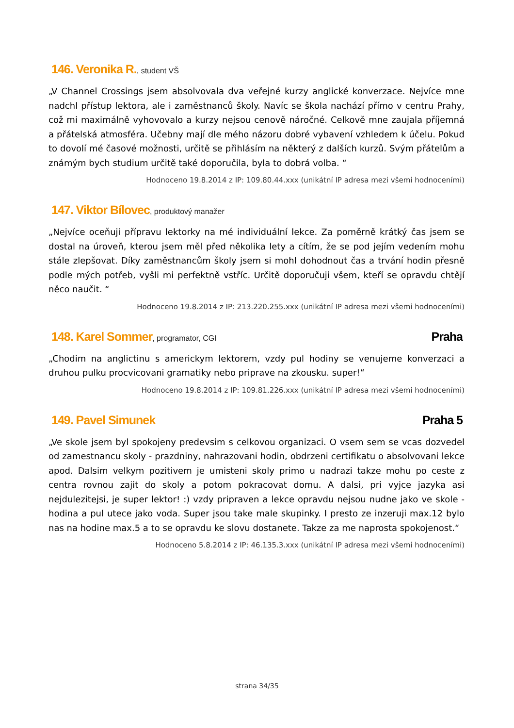146. Veronika R., student VŠ
„V Channel Crossings jsem absolvovala dva veřejné kurzy anglické konverzace. Nejvíce mne nadchl přístup lektora, ale i zaměstnanců školy. Navíc se škola nachází přímo v centru Prahy, což mi maximálně vyhovovalo a kurzy nejsou cenově náročné. Celkově mne zaujala příjemná a přátelská atmosféra. Učebny mají dle mého názoru dobré vybavení vzhledem k účelu. Pokud to dovolí mé časové možnosti, určitě se přihlásím na některý z dalších kurzů. Svým přátelům a známým bych studium určitě také doporučila, byla to dobrá volba. “
Hodnoceno 19.8.2014 z IP: 109.80.44.xxx (unikátní IP adresa mezi všemi hodnoceními)
147. Viktor Bílovec, produktový manažer
„Nejvíce oceňuji přípravu lektorky na mé individuální lekce. Za poměrně krátký čas jsem se dostal na úroveň, kterou jsem měl před několika lety a cítím, že se pod jejím vedením mohu stále zlepšovat. Díky zaměstnancům školy jsem si mohl dohodnout čas a trvání hodin přesně podle mých potřeb, vyšli mi perfektně vstříc. Určitě doporučuji všem, kteří se opravdu chtějí něco naučit. “
Hodnoceno 19.8.2014 z IP: 213.220.255.xxx (unikátní IP adresa mezi všemi hodnoceními)
148. Karel Sommer, programator, CGI Praha
„Chodim na anglictinu s americkym lektorem, vzdy pul hodiny se venujeme konverzaci a druhou pulku procvicovani gramatiky nebo priprave na zkousku. super!“
Hodnoceno 19.8.2014 z IP: 109.81.226.xxx (unikátní IP adresa mezi všemi hodnoceními)
149. Pavel Simunek Praha 5
„Ve skole jsem byl spokojeny predevsim s celkovou organizaci. O vsem sem se vcas dozvedel od zamestnancu skoly - prazdniny, nahrazovani hodin, obdrzeni certifikatu o absolvovani lekce apod. Dalsim velkym pozitivem je umisteni skoly primo u nadrazi takze mohu po ceste z centra rovnou zajit do skoly a potom pokracovat domu. A dalsi, pri vyjce jazyka asi nejdulezitejsi, je super lektor! :) vzdy pripraven a lekce opravdu nejsou nudne jako ve skole - hodina a pul utece jako voda. Super jsou take male skupinky. I presto ze inzeruji max.12 bylo nas na hodine max.5 a to se opravdu ke slovu dostanete. Takze za me naprosta spokojenost.“
Hodnoceno 5.8.2014 z IP: 46.135.3.xxx (unikátní IP adresa mezi všemi hodnoceními)
strana 34/35